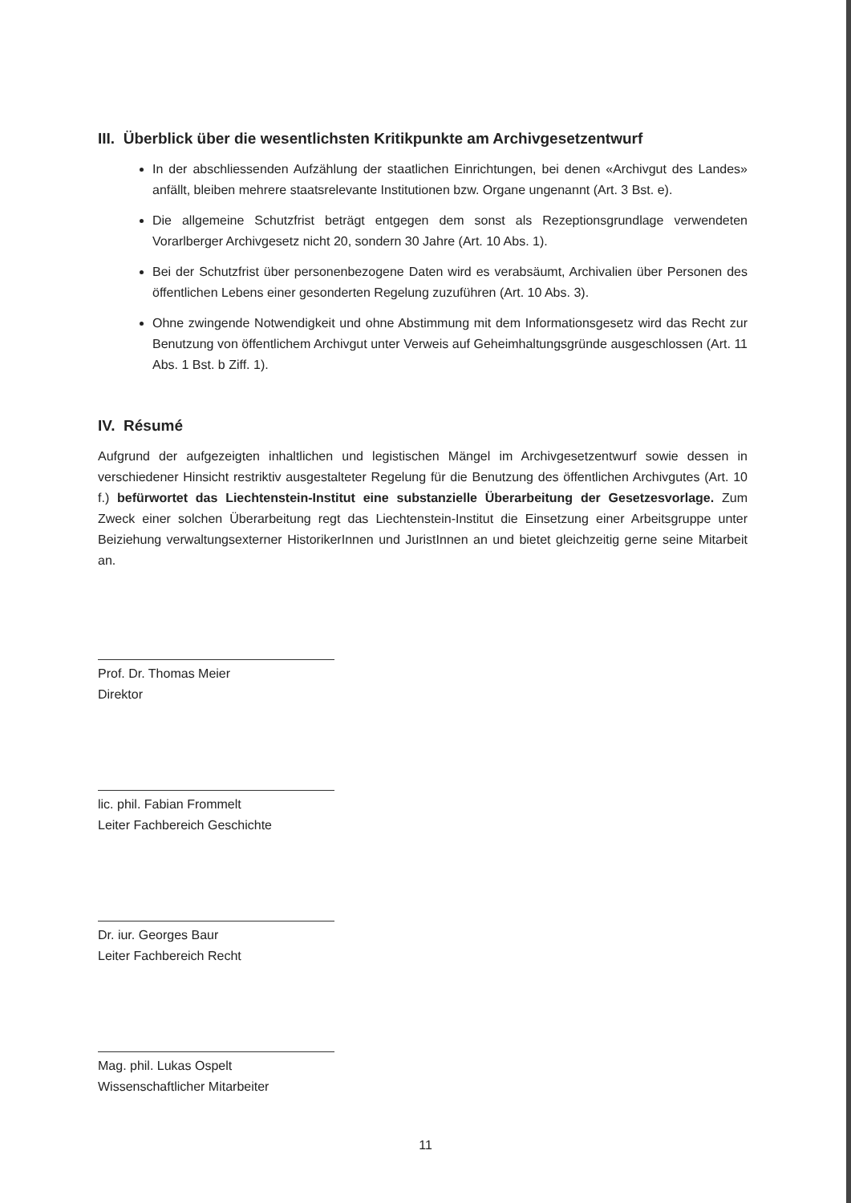III. Überblick über die wesentlichsten Kritikpunkte am Archivgesetzentwurf
In der abschliessenden Aufzählung der staatlichen Einrichtungen, bei denen «Archivgut des Landes» anfällt, bleiben mehrere staatsrelevante Institutionen bzw. Organe ungenannt (Art. 3 Bst. e).
Die allgemeine Schutzfrist beträgt entgegen dem sonst als Rezeptionsgrundlage verwendeten Vorarlberger Archivgesetz nicht 20, sondern 30 Jahre (Art. 10 Abs. 1).
Bei der Schutzfrist über personenbezogene Daten wird es verabsäumt, Archivalien über Personen des öffentlichen Lebens einer gesonderten Regelung zuzuführen (Art. 10 Abs. 3).
Ohne zwingende Notwendigkeit und ohne Abstimmung mit dem Informationsgesetz wird das Recht zur Benutzung von öffentlichem Archivgut unter Verweis auf Geheimhaltungsgründe ausgeschlossen (Art. 11 Abs. 1 Bst. b Ziff. 1).
IV. Résumé
Aufgrund der aufgezeigten inhaltlichen und legistischen Mängel im Archivgesetzentwurf sowie dessen in verschiedener Hinsicht restriktiv ausgestalteter Regelung für die Benutzung des öffentlichen Archivgutes (Art. 10 f.) befürwortet das Liechtenstein-Institut eine substanzielle Überarbeitung der Gesetzesvorlage. Zum Zweck einer solchen Überarbeitung regt das Liechtenstein-Institut die Einsetzung einer Arbeitsgruppe unter Beiziehung verwaltungsexterner HistorikerInnen und JuristInnen an und bietet gleichzeitig gerne seine Mitarbeit an.
Prof. Dr. Thomas Meier
Direktor
lic. phil. Fabian Frommelt
Leiter Fachbereich Geschichte
Dr. iur. Georges Baur
Leiter Fachbereich Recht
Mag. phil. Lukas Ospelt
Wissenschaftlicher Mitarbeiter
11